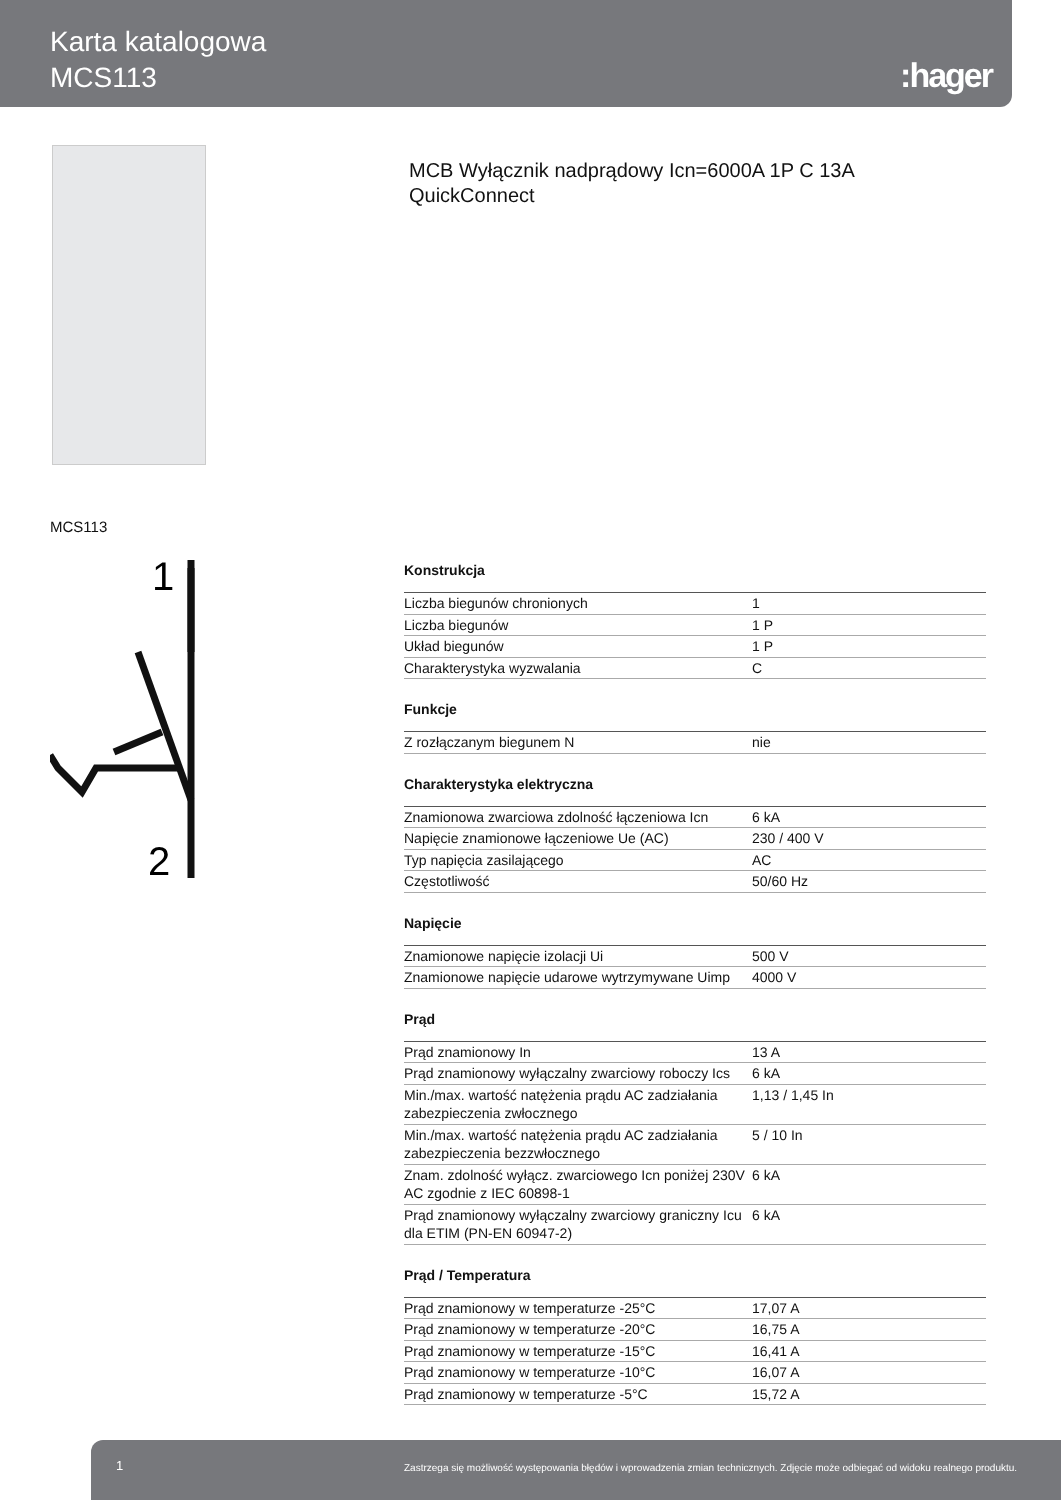Karta katalogowa
MCS113
:hager
MCB Wyłącznik nadprądowy Icn=6000A 1P C 13A
QuickConnect
MCS113
1
2
Konstrukcja
| Liczba biegunów chronionych | 1 |
| Liczba biegunów | 1 P |
| Układ biegunów | 1 P |
| Charakterystyka wyzwalania | C |
Funkcje
| Z rozłączanym biegunem N | nie |
Charakterystyka elektryczna
| Znamionowa zwarciowa zdolność łączeniowa Icn | 6 kA |
| Napięcie znamionowe łączeniowe Ue (AC) | 230 / 400 V |
| Typ napięcia zasilającego | AC |
| Częstotliwość | 50/60 Hz |
Napięcie
| Znamionowe napięcie izolacji Ui | 500 V |
| Znamionowe napięcie udarowe wytrzymywane Uimp | 4000 V |
Prąd
| Prąd znamionowy In | 13 A |
| Prąd znamionowy wyłączalny zwarciowy roboczy Ics | 6 kA |
| Min./max. wartość natężenia prądu AC zadziałania zabezpieczenia zwłocznego | 1,13 / 1,45 In |
| Min./max. wartość natężenia prądu AC zadziałania zabezpieczenia bezzwłocznego | 5 / 10 In |
| Znam. zdolność wyłącz. zwarciowego Icn poniżej 230V AC zgodnie z IEC 60898-1 | 6 kA |
| Prąd znamionowy wyłączalny zwarciowy graniczny Icu dla ETIM (PN-EN 60947-2) | 6 kA |
Prąd / Temperatura
| Prąd znamionowy w temperaturze -25°C | 17,07 A |
| Prąd znamionowy w temperaturze -20°C | 16,75 A |
| Prąd znamionowy w temperaturze -15°C | 16,41 A |
| Prąd znamionowy w temperaturze -10°C | 16,07 A |
| Prąd znamionowy w temperaturze -5°C | 15,72 A |
1 Zastrzega się możliwość występowania błędów i wprowadzenia zmian technicznych. Zdjęcie może odbiegać od widoku realnego produktu.